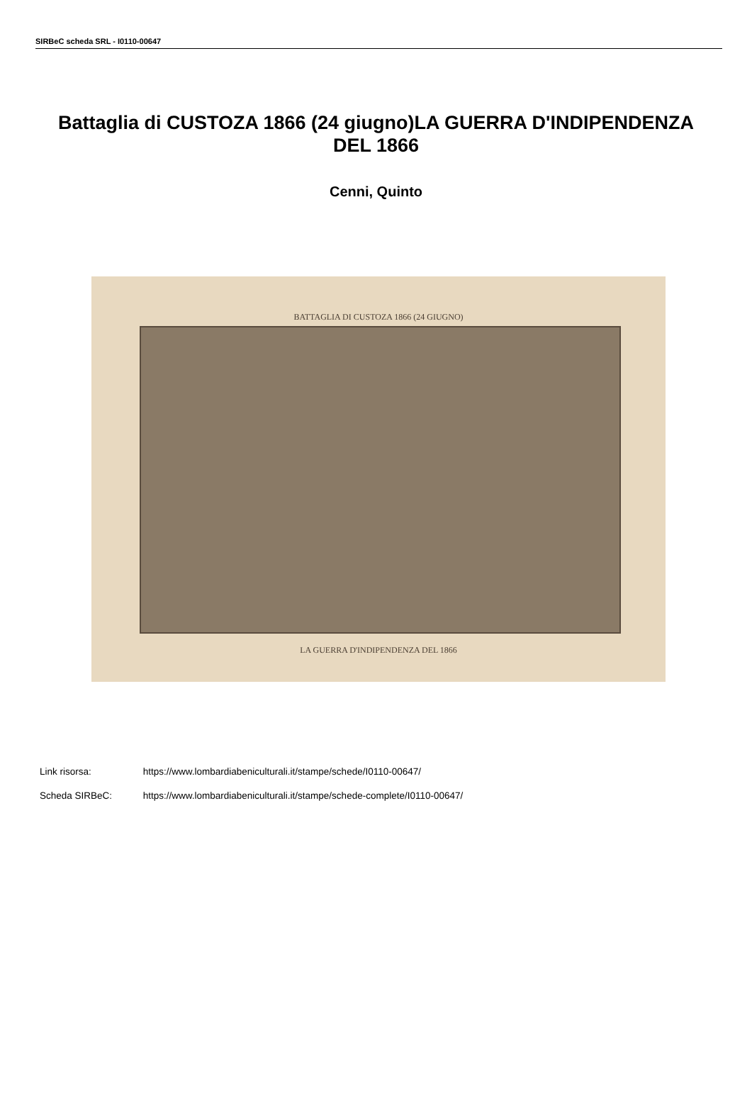SIRBeC scheda SRL - I0110-00647
Battaglia di CUSTOZA 1866 (24 giugno)LA GUERRA D'INDIPENDENZA DEL 1866
Cenni, Quinto
BATTAGLIA DI CUSTOZA 1866 (24 GIUGNO)
LA GUERRA D'INDIPENDENZA DEL 1866
Link risorsa: https://www.lombardiabeniculturali.it/stampe/schede/I0110-00647/
Scheda SIRBeC: https://www.lombardiabeniculturali.it/stampe/schede-complete/I0110-00647/